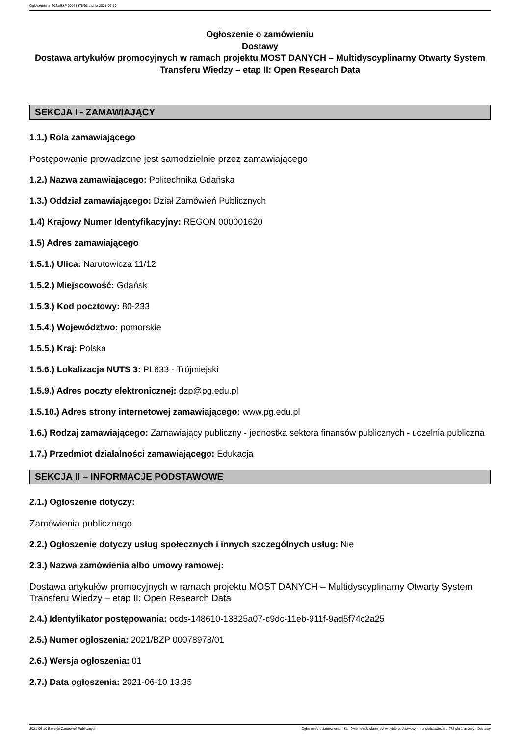Ogłoszenie nr 2021/BZP 00078978/01 z dnia 2021-06-10
Ogłoszenie o zamówieniu
Dostawy
Dostawa artykułów promocyjnych w ramach projektu MOST DANYCH – Multidyscyplinarny Otwarty System Transferu Wiedzy – etap II: Open Research Data
SEKCJA I - ZAMAWIAJĄCY
1.1.) Rola zamawiającego
Postępowanie prowadzone jest samodzielnie przez zamawiającego
1.2.) Nazwa zamawiającego: Politechnika Gdańska
1.3.) Oddział zamawiającego: Dział Zamówień Publicznych
1.4) Krajowy Numer Identyfikacyjny: REGON 000001620
1.5) Adres zamawiającego
1.5.1.) Ulica: Narutowicza 11/12
1.5.2.) Miejscowość: Gdańsk
1.5.3.) Kod pocztowy: 80-233
1.5.4.) Województwo: pomorskie
1.5.5.) Kraj: Polska
1.5.6.) Lokalizacja NUTS 3: PL633 - Trójmiejski
1.5.9.) Adres poczty elektronicznej: dzp@pg.edu.pl
1.5.10.) Adres strony internetowej zamawiającego: www.pg.edu.pl
1.6.) Rodzaj zamawiającego: Zamawiający publiczny - jednostka sektora finansów publicznych - uczelnia publiczna
1.7.) Przedmiot działalności zamawiającego: Edukacja
SEKCJA II – INFORMACJE PODSTAWOWE
2.1.) Ogłoszenie dotyczy:
Zamówienia publicznego
2.2.) Ogłoszenie dotyczy usług społecznych i innych szczególnych usług: Nie
2.3.) Nazwa zamówienia albo umowy ramowej:
Dostawa artykułów promocyjnych w ramach projektu MOST DANYCH – Multidyscyplinarny Otwarty System Transferu Wiedzy – etap II: Open Research Data
2.4.) Identyfikator postępowania: ocds-148610-13825a07-c9dc-11eb-911f-9ad5f74c2a25
2.5.) Numer ogłoszenia: 2021/BZP 00078978/01
2.6.) Wersja ogłoszenia: 01
2.7.) Data ogłoszenia: 2021-06-10 13:35
2021-06-10 Biuletyn Zamówień Publicznych Ogłoszenie o zamówieniu - Zamówienie udzielane jest w trybie podstawowym na podstawie: art. 275 pkt 1 ustawy - Dostawy